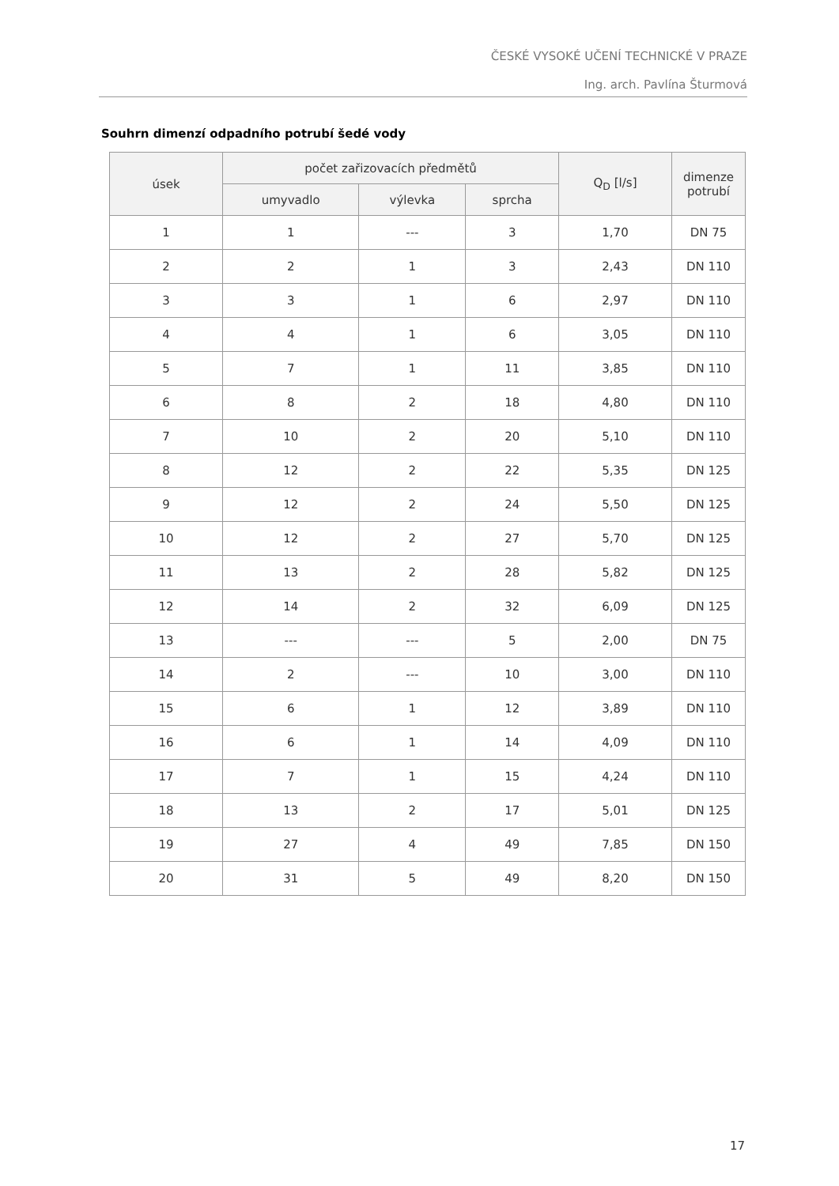ČESKÉ VYSOKÉ UČENÍ TECHNICKÉ V PRAZE
Ing. arch. Pavlína Šturmová
Souhrn dimenzí odpadního potrubí šedé vody
| úsek | počet zařizovacích předmětů | | | Q<sub>D</sub> [l/s] | dimenze potrubí |
| --- | --- | --- | --- | --- | --- |
| | umyvadlo | výlevka | sprcha | | |
| 1 | 1 | --- | 3 | 1,70 | DN 75 |
| 2 | 2 | 1 | 3 | 2,43 | DN 110 |
| 3 | 3 | 1 | 6 | 2,97 | DN 110 |
| 4 | 4 | 1 | 6 | 3,05 | DN 110 |
| 5 | 7 | 1 | 11 | 3,85 | DN 110 |
| 6 | 8 | 2 | 18 | 4,80 | DN 110 |
| 7 | 10 | 2 | 20 | 5,10 | DN 110 |
| 8 | 12 | 2 | 22 | 5,35 | DN 125 |
| 9 | 12 | 2 | 24 | 5,50 | DN 125 |
| 10 | 12 | 2 | 27 | 5,70 | DN 125 |
| 11 | 13 | 2 | 28 | 5,82 | DN 125 |
| 12 | 14 | 2 | 32 | 6,09 | DN 125 |
| 13 | --- | --- | 5 | 2,00 | DN 75 |
| 14 | 2 | --- | 10 | 3,00 | DN 110 |
| 15 | 6 | 1 | 12 | 3,89 | DN 110 |
| 16 | 6 | 1 | 14 | 4,09 | DN 110 |
| 17 | 7 | 1 | 15 | 4,24 | DN 110 |
| 18 | 13 | 2 | 17 | 5,01 | DN 125 |
| 19 | 27 | 4 | 49 | 7,85 | DN 150 |
| 20 | 31 | 5 | 49 | 8,20 | DN 150 |
17